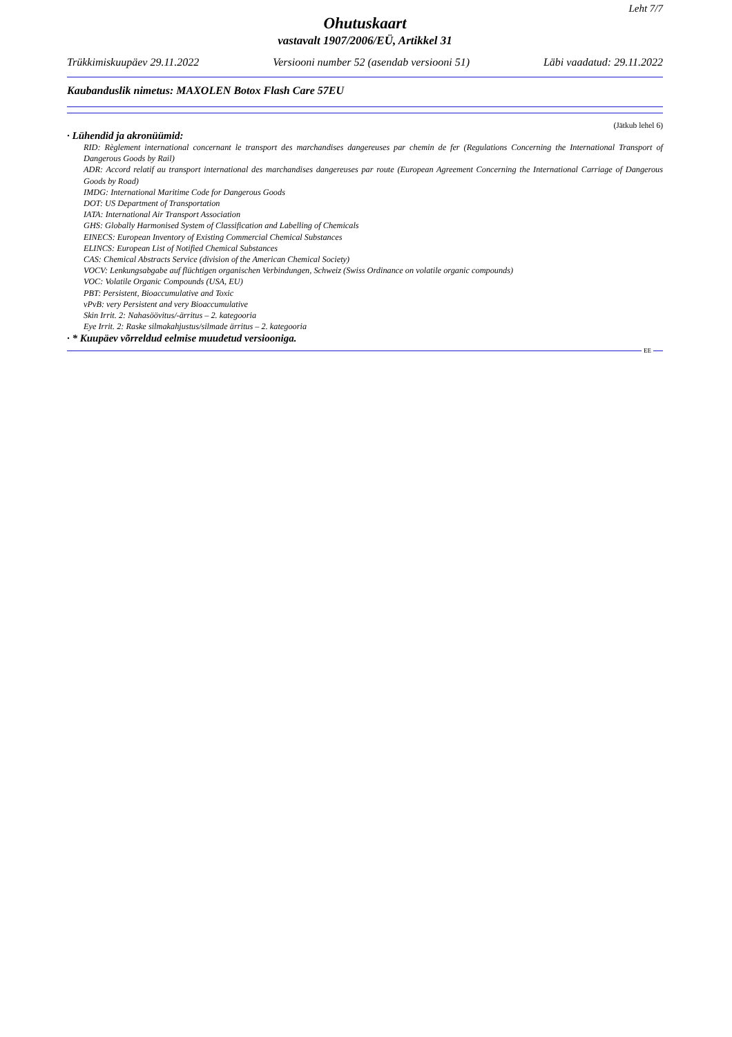Leht 7/7
Ohutuskaart
vastavalt 1907/2006/EÜ, Artikkel 31
Trükkimiskuupäev 29.11.2022 Versiooni number 52 (asendab versiooni 51) Läbi vaadatud: 29.11.2022
Kaubanduslik nimetus: MAXOLEN Botox Flash Care 57EU
(Jätkub lehel 6)
· Lühendid ja akronüümid:
RID: Règlement international concernant le transport des marchandises dangereuses par chemin de fer (Regulations Concerning the International Transport of Dangerous Goods by Rail)
ADR: Accord relatif au transport international des marchandises dangereuses par route (European Agreement Concerning the International Carriage of Dangerous Goods by Road)
IMDG: International Maritime Code for Dangerous Goods
DOT: US Department of Transportation
IATA: International Air Transport Association
GHS: Globally Harmonised System of Classification and Labelling of Chemicals
EINECS: European Inventory of Existing Commercial Chemical Substances
ELINCS: European List of Notified Chemical Substances
CAS: Chemical Abstracts Service (division of the American Chemical Society)
VOCV: Lenkungsabgabe auf flüchtigen organischen Verbindungen, Schweiz (Swiss Ordinance on volatile organic compounds)
VOC: Volatile Organic Compounds (USA, EU)
PBT: Persistent, Bioaccumulative and Toxic
vPvB: very Persistent and very Bioaccumulative
Skin Irrit. 2: Nahasöövitus/-ärritus – 2. kategooria
Eye Irrit. 2: Raske silmakahjustus/silmade ärritus – 2. kategooria
· * Kuupäev võrreldud eelmise muudetud versiooniga.
EE